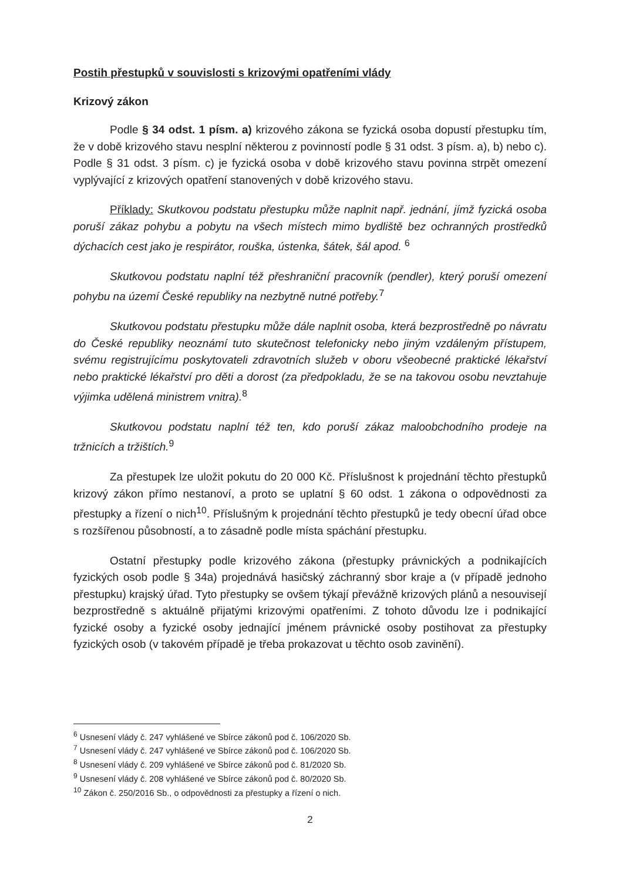Postih přestupků v souvislosti s krizovými opatřeními vlády
Krizový zákon
Podle § 34 odst. 1 písm. a) krizového zákona se fyzická osoba dopustí přestupku tím, že v době krizového stavu nesplní některou z povinností podle § 31 odst. 3 písm. a), b) nebo c). Podle § 31 odst. 3 písm. c) je fyzická osoba v době krizového stavu povinna strpět omezení vyplývající z krizových opatření stanovených v době krizového stavu.
Příklady: Skutkovou podstatu přestupku může naplnit např. jednání, jímž fyzická osoba poruší zákaz pohybu a pobytu na všech místech mimo bydliště bez ochranných prostředků dýchacích cest jako je respirátor, rouška, ústenka, šátek, šál apod. <sup>6</sup>
Skutkovou podstatu naplní též přeshraniční pracovník (pendler), který poruší omezení pohybu na území České republiky na nezbytně nutné potřeby.<sup>7</sup>
Skutkovou podstatu přestupku může dále naplnit osoba, která bezprostředně po návratu do České republiky neoznámí tuto skutečnost telefonicky nebo jiným vzdáleným přístupem, svému registrujícímu poskytovateli zdravotních služeb v oboru všeobecné praktické lékařství nebo praktické lékařství pro děti a dorost (za předpokladu, že se na takovou osobu nevztahuje výjimka udělená ministrem vnitra).<sup>8</sup>
Skutkovou podstatu naplní též ten, kdo poruší zákaz maloobchodního prodeje na tržnicích a tržištích.<sup>9</sup>
Za přestupek lze uložit pokutu do 20 000 Kč. Příslušnost k projednání těchto přestupků krizový zákon přímo nestanoví, a proto se uplatní § 60 odst. 1 zákona o odpovědnosti za přestupky a řízení o nich<sup>10</sup>. Příslušným k projednání těchto přestupků je tedy obecní úřad obce s rozšířenou působností, a to zásadně podle místa spáchání přestupku.
Ostatní přestupky podle krizového zákona (přestupky právnických a podnikajících fyzických osob podle § 34a) projednává hasičský záchranný sbor kraje a (v případě jednoho přestupku) krajský úřad. Tyto přestupky se ovšem týkají převážně krizových plánů a nesouvisejí bezprostředně s aktuálně přijatými krizovými opatřeními. Z tohoto důvodu lze i podnikající fyzické osoby a fyzické osoby jednající jménem právnické osoby postihovat za přestupky fyzických osob (v takovém případě je třeba prokazovat u těchto osob zavinění).
<sup>6</sup> Usnesení vlády č. 247 vyhlášené ve Sbírce zákonů pod č. 106/2020 Sb.
<sup>7</sup> Usnesení vlády č. 247 vyhlášené ve Sbírce zákonů pod č. 106/2020 Sb.
<sup>8</sup> Usnesení vlády č. 209 vyhlášené ve Sbírce zákonů pod č. 81/2020 Sb.
<sup>9</sup> Usnesení vlády č. 208 vyhlášené ve Sbírce zákonů pod č. 80/2020 Sb.
<sup>10</sup> Zákon č. 250/2016 Sb., o odpovědnosti za přestupky a řízení o nich.
2